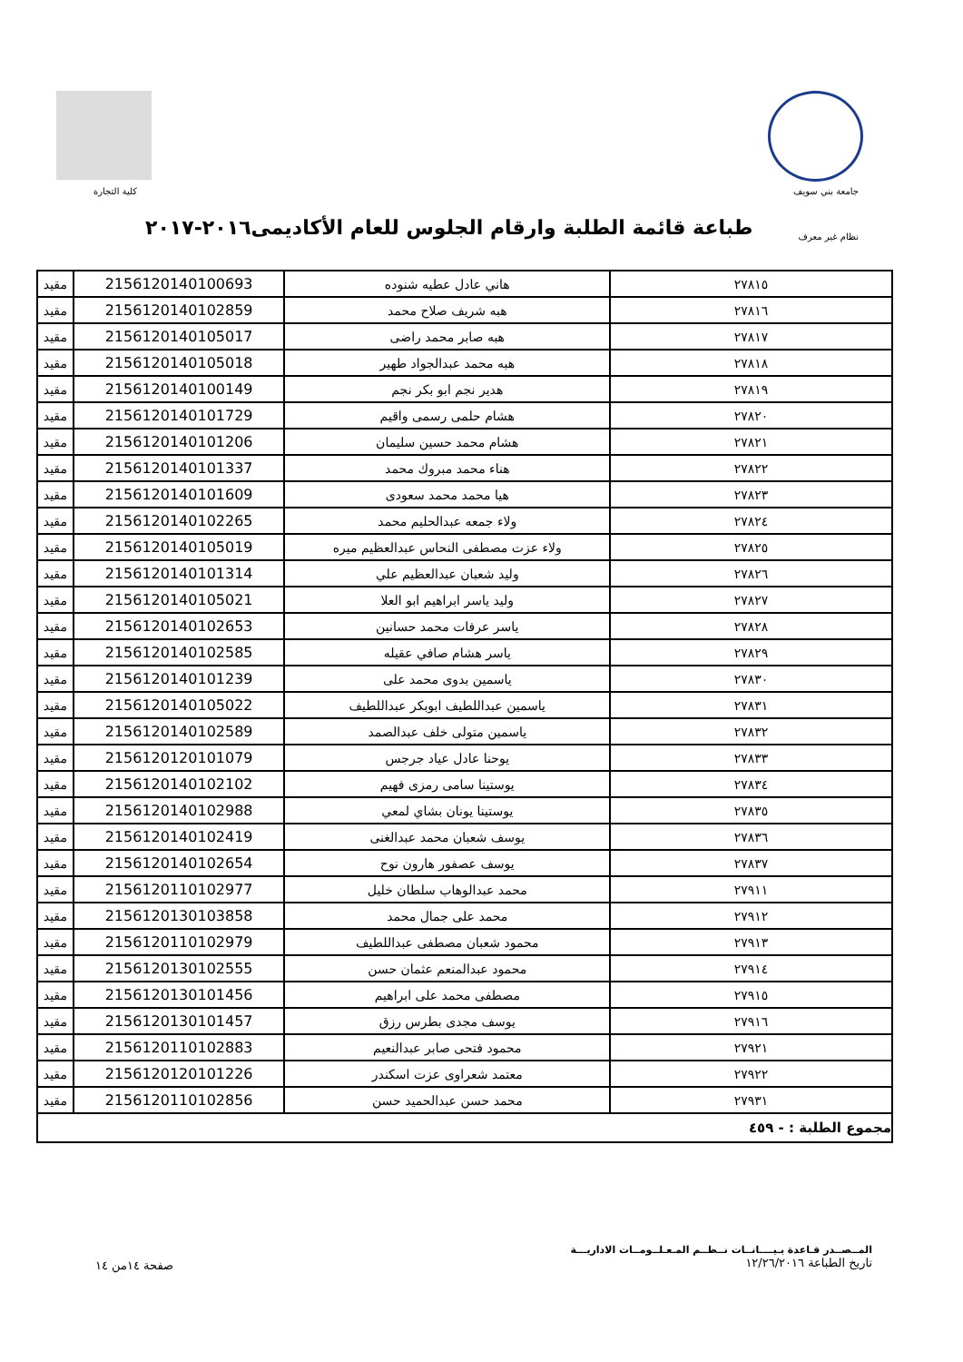جامعة بني سويف كلية التجارة
طباعة قائمة الطلبة وارقام الجلوس للعام الأكاديمى٢٠١٦-٢٠١٧
نظام غير معرف
| ٢٧٨١٥ | هاني عادل عطيه شنوده | 2156120140100693 | مقيد |
| ٢٧٨١٦ | هبه شريف صلاح محمد | 2156120140102859 | مقيد |
| ٢٧٨١٧ | هبه صابر محمد راضى | 2156120140105017 | مقيد |
| ٢٧٨١٨ | هبه محمد عبدالجواد طهير | 2156120140105018 | مقيد |
| ٢٧٨١٩ | هدير نجم ابو بكر نجم | 2156120140100149 | مقيد |
| ٢٧٨٢٠ | هشام حلمى رسمى واقيم | 2156120140101729 | مقيد |
| ٢٧٨٢١ | هشام محمد حسين سليمان | 2156120140101206 | مقيد |
| ٢٧٨٢٢ | هناء محمد مبروك محمد | 2156120140101337 | مقيد |
| ٢٧٨٢٣ | هيا محمد محمد سعودى | 2156120140101609 | مقيد |
| ٢٧٨٢٤ | ولاء جمعه عبدالحليم محمد | 2156120140102265 | مقيد |
| ٢٧٨٢٥ | ولاء عزت مصطفى النحاس عبدالعظيم ميره | 2156120140105019 | مقيد |
| ٢٧٨٢٦ | وليد شعبان عبدالعظيم علي | 2156120140101314 | مقيد |
| ٢٧٨٢٧ | وليد ياسر ابراهيم ابو العلا | 2156120140105021 | مقيد |
| ٢٧٨٢٨ | ياسر عرفات محمد حسانين | 2156120140102653 | مقيد |
| ٢٧٨٢٩ | ياسر هشام صافي عقيله | 2156120140102585 | مقيد |
| ٢٧٨٣٠ | ياسمين بدوى محمد على | 2156120140101239 | مقيد |
| ٢٧٨٣١ | ياسمين عبداللطيف ابوبكر عبداللطيف | 2156120140105022 | مقيد |
| ٢٧٨٣٢ | ياسمين متولى خلف عبدالصمد | 2156120140102589 | مقيد |
| ٢٧٨٣٣ | يوحنا عادل عياد جرجس | 2156120120101079 | مقيد |
| ٢٧٨٣٤ | يوستينا سامى رمزى فهيم | 2156120140102102 | مقيد |
| ٢٧٨٣٥ | يوستينا يونان بشاي لمعي | 2156120140102988 | مقيد |
| ٢٧٨٣٦ | يوسف شعبان محمد عبدالغنى | 2156120140102419 | مقيد |
| ٢٧٨٣٧ | يوسف عصفور هارون نوح | 2156120140102654 | مقيد |
| ٢٧٩١١ | محمد عبدالوهاب سلطان خليل | 2156120110102977 | مقيد |
| ٢٧٩١٢ | محمد على جمال محمد | 2156120130103858 | مقيد |
| ٢٧٩١٣ | محمود شعبان مصطفى عبداللطيف | 2156120110102979 | مقيد |
| ٢٧٩١٤ | محمود عبدالمنعم عثمان حسن | 2156120130102555 | مقيد |
| ٢٧٩١٥ | مصطفى محمد على ابراهيم | 2156120130101456 | مقيد |
| ٢٧٩١٦ | يوسف مجدى بطرس رزق | 2156120130101457 | مقيد |
| ٢٧٩٢١ | محمود فتحى صابر عبدالنعيم | 2156120110102883 | مقيد |
| ٢٧٩٢٢ | معتمد شعراوى عزت اسكندر | 2156120120101226 | مقيد |
| ٢٧٩٣١ | محمد حسن عبدالحميد حسن | 2156120110102856 | مقيد |
| مجموع الطلبة : - ٤٥٩ | | | |
المــصــدر قـاعدة بـيــــانــات نــظــم المـعـلــومــات الاداريـــة
تاريخ الطباعة ١٢/٢٦/٢٠١٦
صفحة ١٤من ١٤